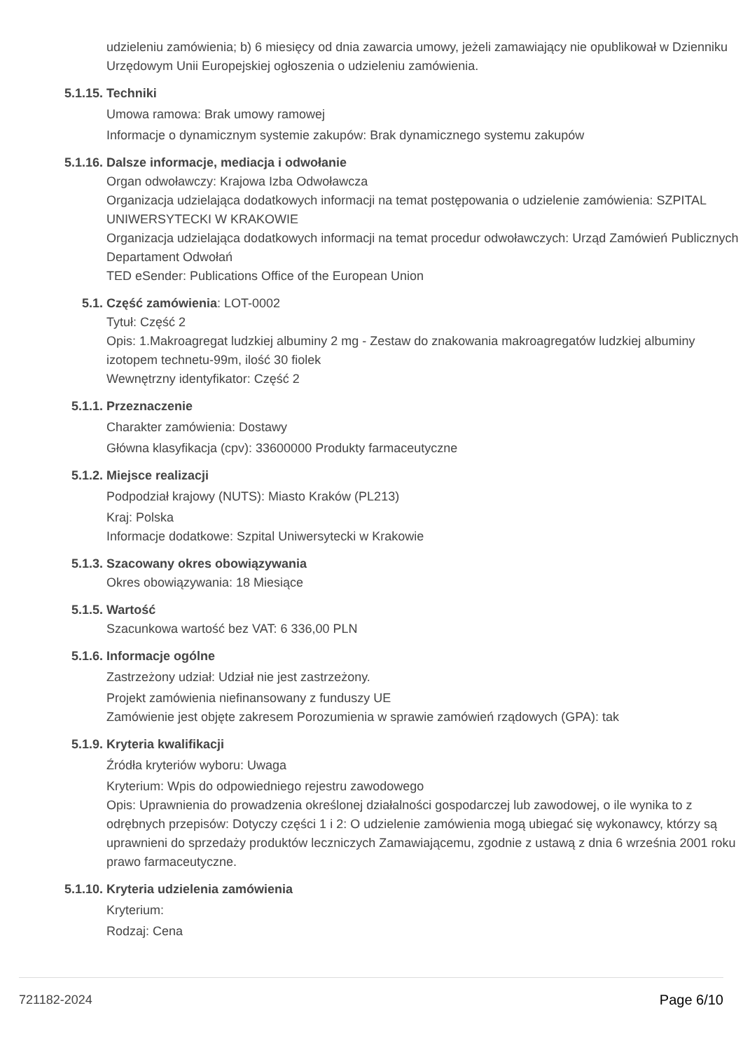udzieleniu zamówienia; b) 6 miesięcy od dnia zawarcia umowy, jeżeli zamawiający nie opublikował w Dzienniku Urzędowym Unii Europejskiej ogłoszenia o udzieleniu zamówienia.
5.1.15. Techniki
Umowa ramowa: Brak umowy ramowej
Informacje o dynamicznym systemie zakupów: Brak dynamicznego systemu zakupów
5.1.16. Dalsze informacje, mediacja i odwołanie
Organ odwoławczy: Krajowa Izba Odwoławcza
Organizacja udzielająca dodatkowych informacji na temat postępowania o udzielenie zamówienia: SZPITAL UNIWERSYTECKI W KRAKOWIE
Organizacja udzielająca dodatkowych informacji na temat procedur odwoławczych: Urząd Zamówień Publicznych Departament Odwołań
TED eSender: Publications Office of the European Union
5.1. Część zamówienia: LOT-0002
Tytuł: Część 2
Opis: 1.Makroagregat ludzkiej albuminy 2 mg - Zestaw do znakowania makroagregatów ludzkiej albuminy izotopem technetu-99m, ilość 30 fiolek
Wewnętrzny identyfikator: Część 2
5.1.1. Przeznaczenie
Charakter zamówienia: Dostawy
Główna klasyfikacja (cpv): 33600000 Produkty farmaceutyczne
5.1.2. Miejsce realizacji
Podpodział krajowy (NUTS): Miasto Kraków (PL213)
Kraj: Polska
Informacje dodatkowe: Szpital Uniwersytecki w Krakowie
5.1.3. Szacowany okres obowiązywania
Okres obowiązywania: 18 Miesiące
5.1.5. Wartość
Szacunkowa wartość bez VAT: 6 336,00 PLN
5.1.6. Informacje ogólne
Zastrzeżony udział: Udział nie jest zastrzeżony.
Projekt zamówienia niefinansowany z funduszy UE
Zamówienie jest objęte zakresem Porozumienia w sprawie zamówień rządowych (GPA): tak
5.1.9. Kryteria kwalifikacji
Źródła kryteriów wyboru: Uwaga
Kryterium: Wpis do odpowiedniego rejestru zawodowego
Opis: Uprawnienia do prowadzenia określonej działalności gospodarczej lub zawodowej, o ile wynika to z odrębnych przepisów: Dotyczy części 1 i 2: O udzielenie zamówienia mogą ubiegać się wykonawcy, którzy są uprawnieni do sprzedaży produktów leczniczych Zamawiającemu, zgodnie z ustawą z dnia 6 września 2001 roku prawo farmaceutyczne.
5.1.10. Kryteria udzielenia zamówienia
Kryterium:
Rodzaj: Cena
721182-2024 Page 6/10